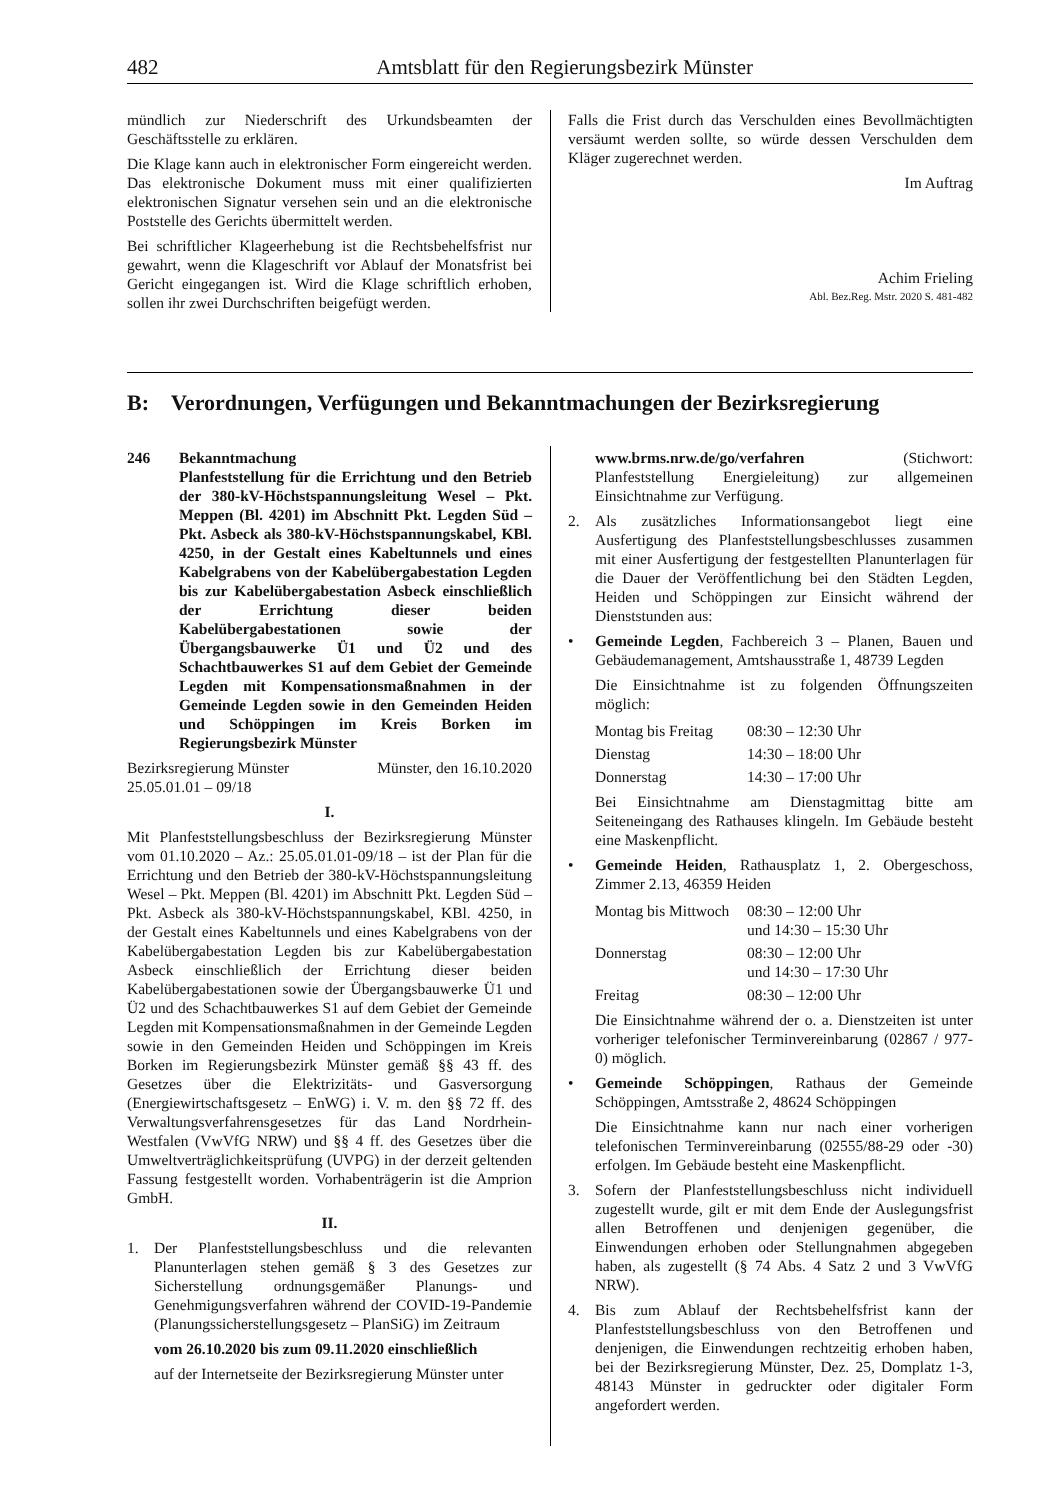482 Amtsblatt für den Regierungsbezirk Münster
mündlich zur Niederschrift des Urkundsbeamten der Geschäftsstelle zu erklären.
Die Klage kann auch in elektronischer Form eingereicht werden. Das elektronische Dokument muss mit einer qualifizierten elektronischen Signatur versehen sein und an die elektronische Poststelle des Gerichts übermittelt werden.
Bei schriftlicher Klageerhebung ist die Rechtsbehelfsfrist nur gewahrt, wenn die Klageschrift vor Ablauf der Monatsfrist bei Gericht eingegangen ist. Wird die Klage schriftlich erhoben, sollen ihr zwei Durchschriften beigefügt werden.
Falls die Frist durch das Verschulden eines Bevollmächtigten versäumt werden sollte, so würde dessen Verschulden dem Kläger zugerechnet werden.
Im Auftrag
Achim Frieling
Abl. Bez.Reg. Mstr. 2020 S. 481-482
B: Verordnungen, Verfügungen und Bekanntmachungen der Bezirksregierung
246 Bekanntmachung
Planfeststellung für die Errichtung und den Betrieb der 380-kV-Höchstspannungsleitung Wesel – Pkt. Meppen (Bl. 4201) im Abschnitt Pkt. Legden Süd – Pkt. Asbeck als 380-kV-Höchstspannungskabel, KBl. 4250, in der Gestalt eines Kabeltunnels und eines Kabelgrabens von der Kabelübergabestation Legden bis zur Kabelübergabestation Asbeck einschließlich der Errichtung dieser beiden Kabelübergabestationen sowie der Übergangsbauwerke Ü1 und Ü2 und des Schachtbauwerkes S1 auf dem Gebiet der Gemeinde Legden mit Kompensationsmaßnahmen in der Gemeinde Legden sowie in den Gemeinden Heiden und Schöppingen im Kreis Borken im Regierungsbezirk Münster
Bezirksregierung Münster Münster, den 16.10.2020
25.05.01.01 – 09/18
I.
Mit Planfeststellungsbeschluss der Bezirksregierung Münster vom 01.10.2020 – Az.: 25.05.01.01-09/18 – ist der Plan für die Errichtung und den Betrieb der 380-kV-Höchstspannungsleitung Wesel – Pkt. Meppen (Bl. 4201) im Abschnitt Pkt. Legden Süd – Pkt. Asbeck als 380-kV-Höchstspannungskabel, KBl. 4250, in der Gestalt eines Kabeltunnels und eines Kabelgrabens von der Kabelübergabestation Legden bis zur Kabelübergabestation Asbeck einschließlich der Errichtung dieser beiden Kabelübergabestationen sowie der Übergangsbauwerke Ü1 und Ü2 und des Schachtbauwerkes S1 auf dem Gebiet der Gemeinde Legden mit Kompensationsmaßnahmen in der Gemeinde Legden sowie in den Gemeinden Heiden und Schöppingen im Kreis Borken im Regierungsbezirk Münster gemäß §§ 43 ff. des Gesetzes über die Elektrizitäts- und Gasversorgung (Energiewirtschaftsgesetz – EnWG) i. V. m. den §§ 72 ff. des Verwaltungsverfahrensgesetzes für das Land Nordrhein-Westfalen (VwVfG NRW) und §§ 4 ff. des Gesetzes über die Umweltverträglichkeitsprüfung (UVPG) in der derzeit geltenden Fassung festgestellt worden. Vorhabenträgerin ist die Amprion GmbH.
II.
1. Der Planfeststellungsbeschluss und die relevanten Planunterlagen stehen gemäß § 3 des Gesetzes zur Sicherstellung ordnungsgemäßer Planungs- und Genehmigungsverfahren während der COVID-19-Pandemie (Planungssicherstellungsgesetz – PlanSiG) im Zeitraum
vom 26.10.2020 bis zum 09.11.2020 einschließlich
auf der Internetseite der Bezirksregierung Münster unter
www.brms.nrw.de/go/verfahren (Stichwort: Planfeststellung Energieleitung) zur allgemeinen Einsichtnahme zur Verfügung.
2. Als zusätzliches Informationsangebot liegt eine Ausfertigung des Planfeststellungsbeschlusses zusammen mit einer Ausfertigung der festgestellten Planunterlagen für die Dauer der Veröffentlichung bei den Städten Legden, Heiden und Schöppingen zur Einsicht während der Dienststunden aus:
• Gemeinde Legden, Fachbereich 3 – Planen, Bauen und Gebäudemanagement, Amtshausstraße 1, 48739 Legden
Die Einsichtnahme ist zu folgenden Öffnungszeiten möglich:
| Montag bis Freitag | 08:30 – 12:30 Uhr |
| Dienstag | 14:30 – 18:00 Uhr |
| Donnerstag | 14:30 – 17:00 Uhr |
Bei Einsichtnahme am Dienstagmittag bitte am Seiteneingang des Rathauses klingeln. Im Gebäude besteht eine Maskenpflicht.
• Gemeinde Heiden, Rathausplatz 1, 2. Obergeschoss, Zimmer 2.13, 46359 Heiden
| Montag bis Mittwoch | 08:30 – 12:00 Uhr und 14:30 – 15:30 Uhr |
| Donnerstag | 08:30 – 12:00 Uhr und 14:30 – 17:30 Uhr |
| Freitag | 08:30 – 12:00 Uhr |
Die Einsichtnahme während der o. a. Dienstzeiten ist unter vorheriger telefonischer Terminvereinbarung (02867 / 977-0) möglich.
• Gemeinde Schöppingen, Rathaus der Gemeinde Schöppingen, Amtsstraße 2, 48624 Schöppingen
Die Einsichtnahme kann nur nach einer vorherigen telefonischen Terminvereinbarung (02555/88-29 oder -30) erfolgen. Im Gebäude besteht eine Maskenpflicht.
3. Sofern der Planfeststellungsbeschluss nicht individuell zugestellt wurde, gilt er mit dem Ende der Auslegungsfrist allen Betroffenen und denjenigen gegenüber, die Einwendungen erhoben oder Stellungnahmen abgegeben haben, als zugestellt (§ 74 Abs. 4 Satz 2 und 3 VwVfG NRW).
4. Bis zum Ablauf der Rechtsbehelfsfrist kann der Planfeststellungsbeschluss von den Betroffenen und denjenigen, die Einwendungen rechtzeitig erhoben haben, bei der Bezirksregierung Münster, Dez. 25, Domplatz 1-3, 48143 Münster in gedruckter oder digitaler Form angefordert werden.